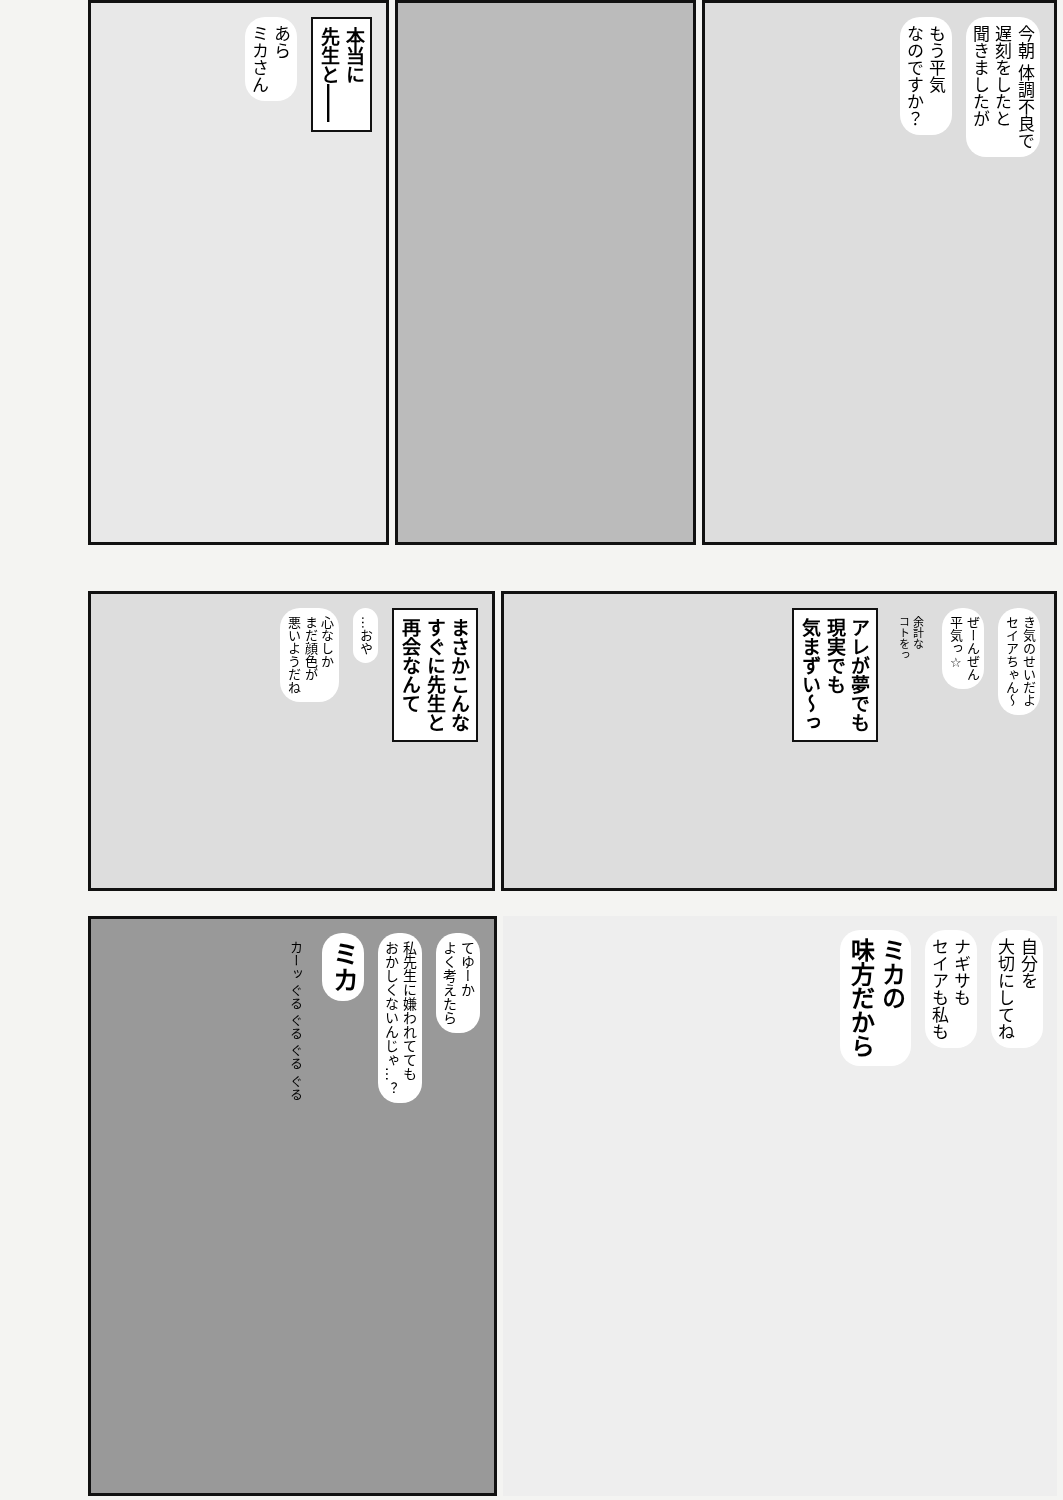本当に
先生と――
あら
ミカさん
今朝 体調不良で
遅刻をしたと
聞きましたが
もう平気
なのですか？
まさかこんな
すぐに先生と
再会なんて
…おや
心なしか
まだ顔色が
悪いようだね
き気のせいだよ
セイアちゃん～
ぜーんぜん
平気っ☆
余計な
コトをっ
アレが夢でも
現実でも
気まずい～っ
てゆーか
よく考えたら
私先生に嫌われてても
おかしくないんじゃ…？
ミカ
カーッ ぐる ぐる ぐる ぐる
自分を
大切にしてね
ナギサも
セイアも私も
ミカの
味方だから